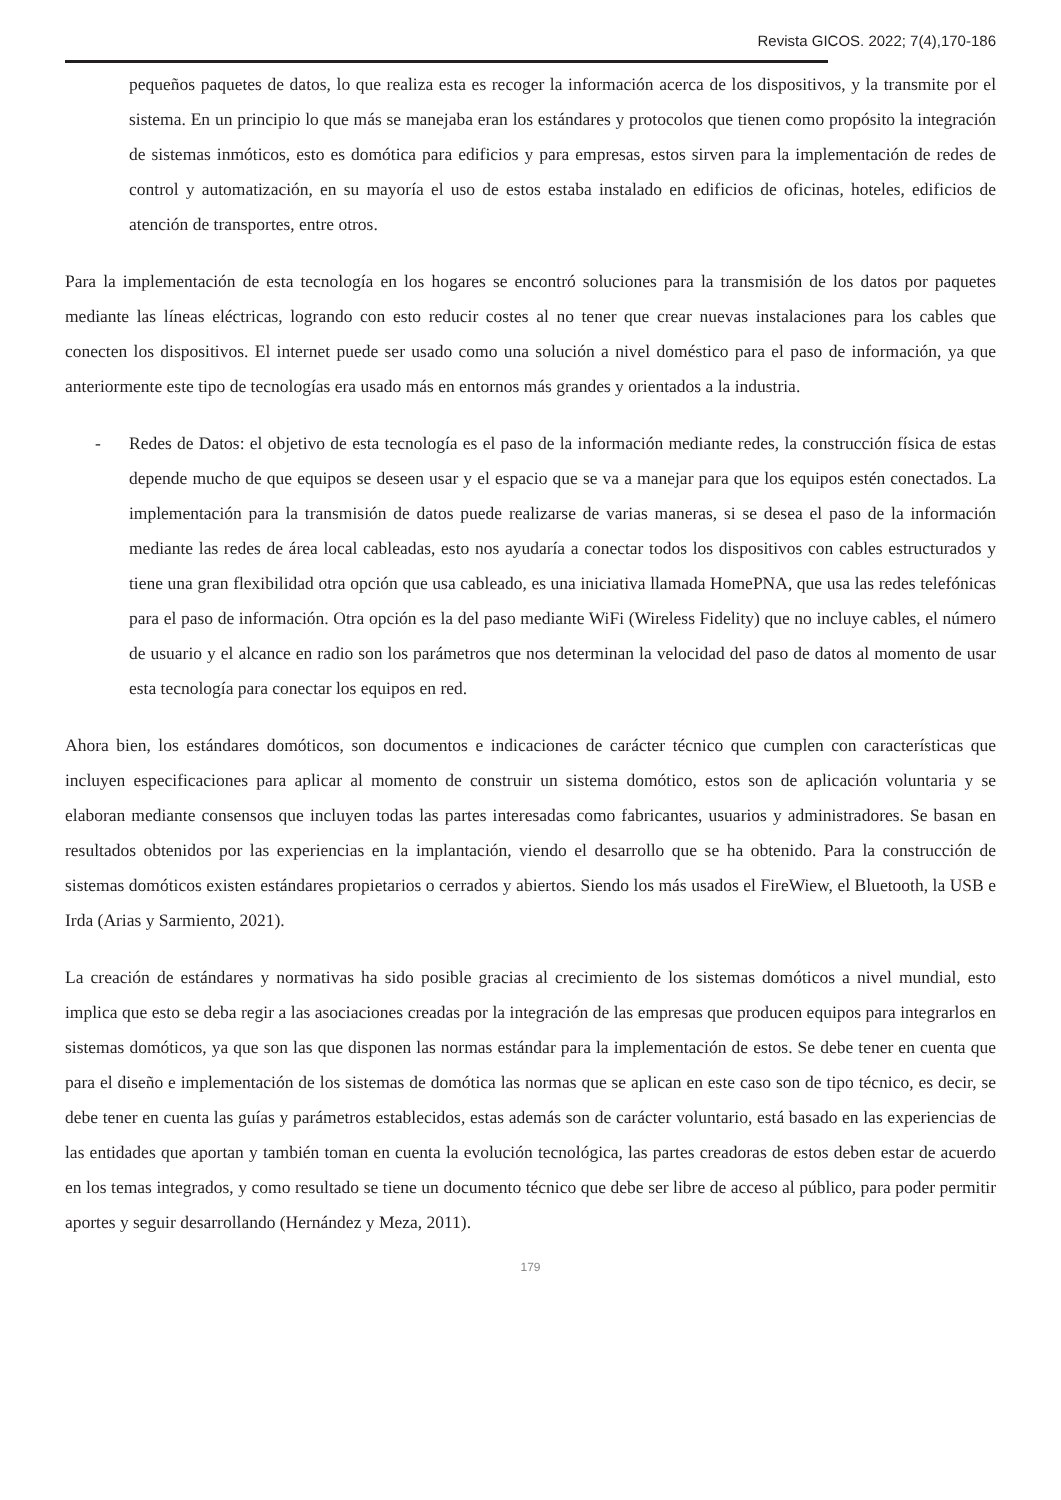Revista GICOS. 2022; 7(4),170-186
pequeños paquetes de datos, lo que realiza esta es recoger la información acerca de los dispositivos, y la transmite por el sistema. En un principio lo que más se manejaba eran los estándares y protocolos que tienen como propósito la integración de sistemas inmóticos, esto es domótica para edificios y para empresas, estos sirven para la implementación de redes de control y automatización, en su mayoría el uso de estos estaba instalado en edificios de oficinas, hoteles, edificios de atención de transportes, entre otros.
Para la implementación de esta tecnología en los hogares se encontró soluciones para la transmisión de los datos por paquetes mediante las líneas eléctricas, logrando con esto reducir costes al no tener que crear nuevas instalaciones para los cables que conecten los dispositivos. El internet puede ser usado como una solución a nivel doméstico para el paso de información, ya que anteriormente este tipo de tecnologías era usado más en entornos más grandes y orientados a la industria.
- Redes de Datos: el objetivo de esta tecnología es el paso de la información mediante redes, la construcción física de estas depende mucho de que equipos se deseen usar y el espacio que se va a manejar para que los equipos estén conectados. La implementación para la transmisión de datos puede realizarse de varias maneras, si se desea el paso de la información mediante las redes de área local cableadas, esto nos ayudaría a conectar todos los dispositivos con cables estructurados y tiene una gran flexibilidad otra opción que usa cableado, es una iniciativa llamada HomePNA, que usa las redes telefónicas para el paso de información. Otra opción es la del paso mediante WiFi (Wireless Fidelity) que no incluye cables, el número de usuario y el alcance en radio son los parámetros que nos determinan la velocidad del paso de datos al momento de usar esta tecnología para conectar los equipos en red.
Ahora bien, los estándares domóticos, son documentos e indicaciones de carácter técnico que cumplen con características que incluyen especificaciones para aplicar al momento de construir un sistema domótico, estos son de aplicación voluntaria y se elaboran mediante consensos que incluyen todas las partes interesadas como fabricantes, usuarios y administradores. Se basan en resultados obtenidos por las experiencias en la implantación, viendo el desarrollo que se ha obtenido. Para la construcción de sistemas domóticos existen estándares propietarios o cerrados y abiertos. Siendo los más usados el FireWiew, el Bluetooth, la USB e Irda (Arias y Sarmiento, 2021).
La creación de estándares y normativas ha sido posible gracias al crecimiento de los sistemas domóticos a nivel mundial, esto implica que esto se deba regir a las asociaciones creadas por la integración de las empresas que producen equipos para integrarlos en sistemas domóticos, ya que son las que disponen las normas estándar para la implementación de estos. Se debe tener en cuenta que para el diseño e implementación de los sistemas de domótica las normas que se aplican en este caso son de tipo técnico, es decir, se debe tener en cuenta las guías y parámetros establecidos, estas además son de carácter voluntario, está basado en las experiencias de las entidades que aportan y también toman en cuenta la evolución tecnológica, las partes creadoras de estos deben estar de acuerdo en los temas integrados, y como resultado se tiene un documento técnico que debe ser libre de acceso al público, para poder permitir aportes y seguir desarrollando (Hernández y Meza, 2011).
179